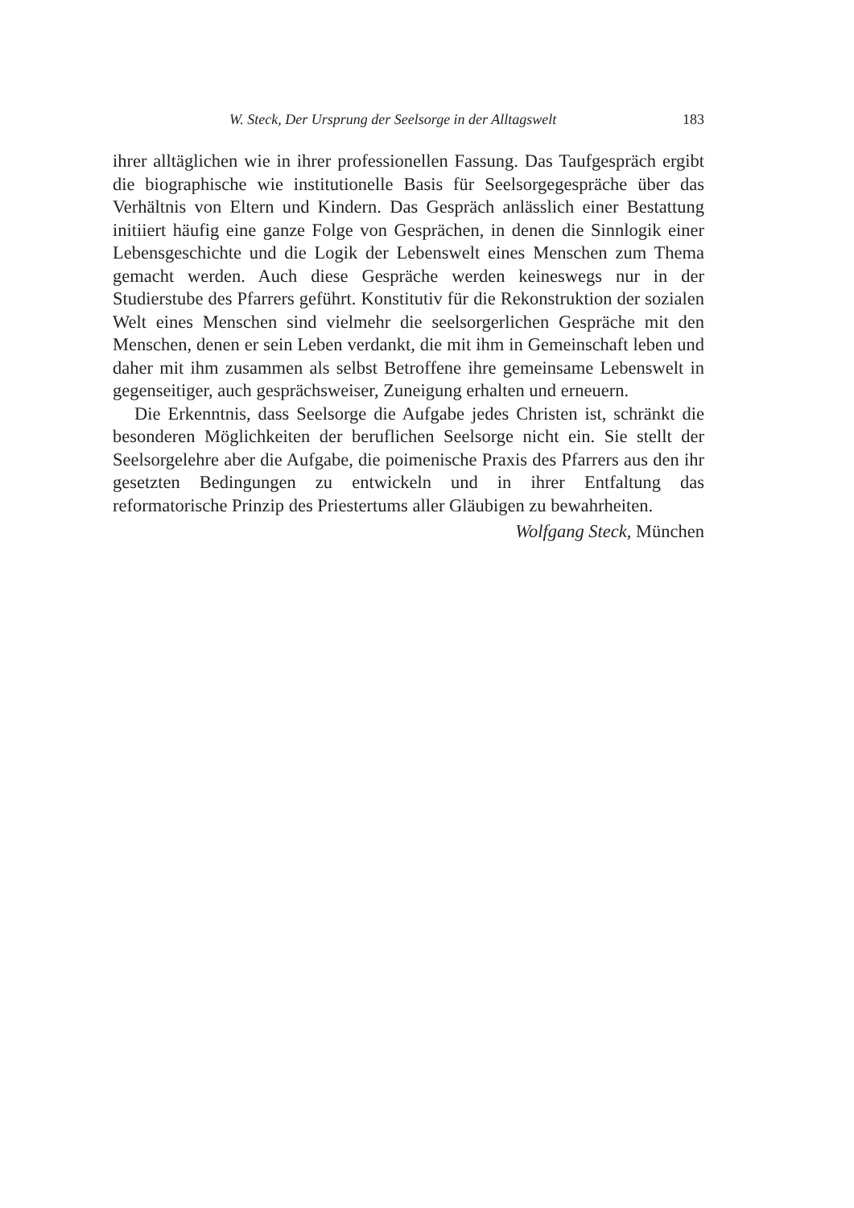W. Steck, Der Ursprung der Seelsorge in der Alltagswelt 183
ihrer alltäglichen wie in ihrer professionellen Fassung. Das Taufgespräch ergibt die biographische wie institutionelle Basis für Seelsorgegespräche über das Verhältnis von Eltern und Kindern. Das Gespräch anlässlich einer Bestattung initiiert häufig eine ganze Folge von Gesprächen, in denen die Sinnlogik einer Lebensgeschichte und die Logik der Lebenswelt eines Menschen zum Thema gemacht werden. Auch diese Gespräche werden keineswegs nur in der Studierstube des Pfarrers geführt. Konstitutiv für die Rekonstruktion der sozialen Welt eines Menschen sind vielmehr die seelsorgerlichen Gespräche mit den Menschen, denen er sein Leben verdankt, die mit ihm in Gemeinschaft leben und daher mit ihm zusammen als selbst Betroffene ihre gemeinsame Lebenswelt in gegenseitiger, auch gesprächsweiser, Zuneigung erhalten und erneuern.
Die Erkenntnis, dass Seelsorge die Aufgabe jedes Christen ist, schränkt die besonderen Möglichkeiten der beruflichen Seelsorge nicht ein. Sie stellt der Seelsorgelehre aber die Aufgabe, die poimenische Praxis des Pfarrers aus den ihr gesetzten Bedingungen zu entwickeln und in ihrer Entfaltung das reformatorische Prinzip des Priestertums aller Gläubigen zu bewahrheiten.
Wolfgang Steck, München